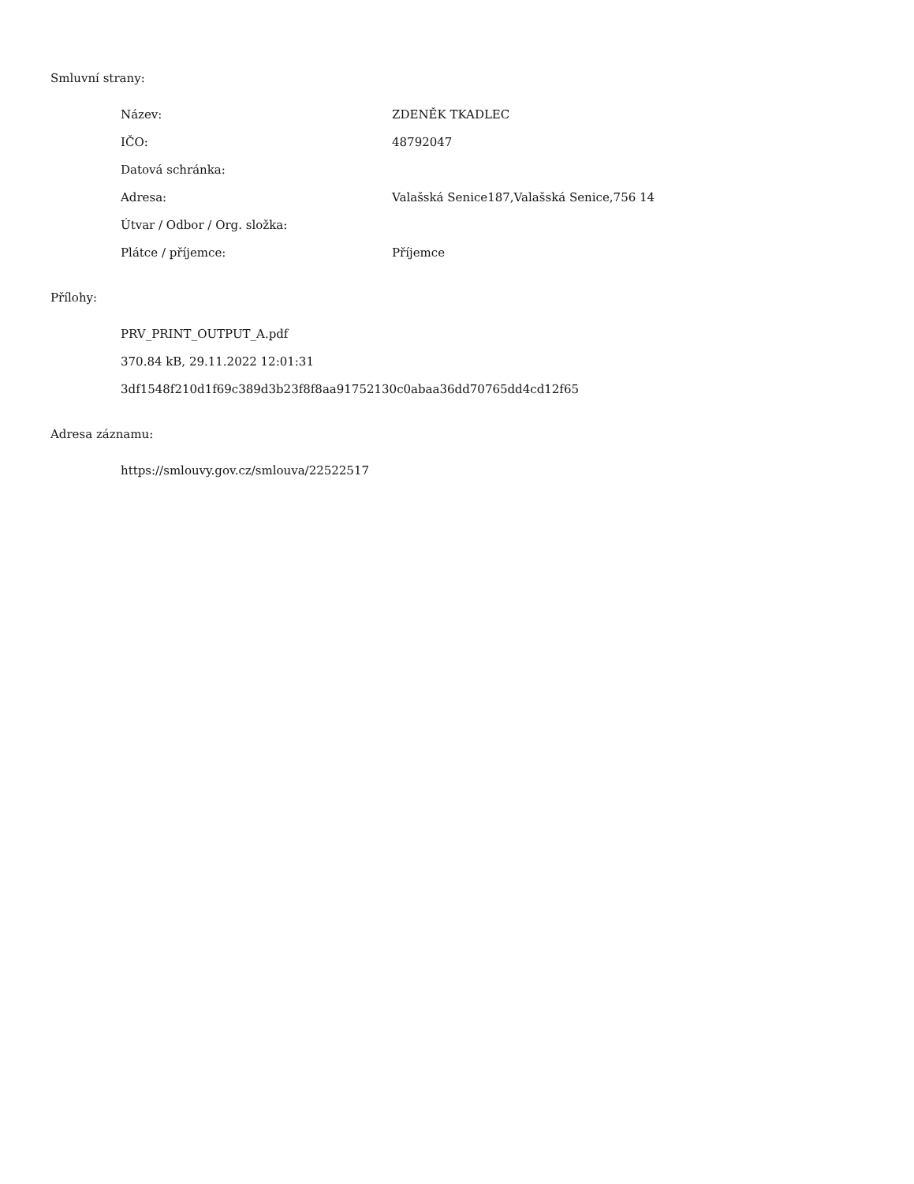Smluvní strany:
Název: ZDENĚK TKADLEC
IČO: 48792047
Datová schránka:
Adresa: Valašská Senice187,Valašská Senice,756 14
Útvar / Odbor / Org. složka:
Plátce / příjemce: Příjemce
Přílohy:
PRV_PRINT_OUTPUT_A.pdf
370.84 kB, 29.11.2022 12:01:31
3df1548f210d1f69c389d3b23f8f8aa91752130c0abaa36dd70765dd4cd12f65
Adresa záznamu:
https://smlouvy.gov.cz/smlouva/22522517